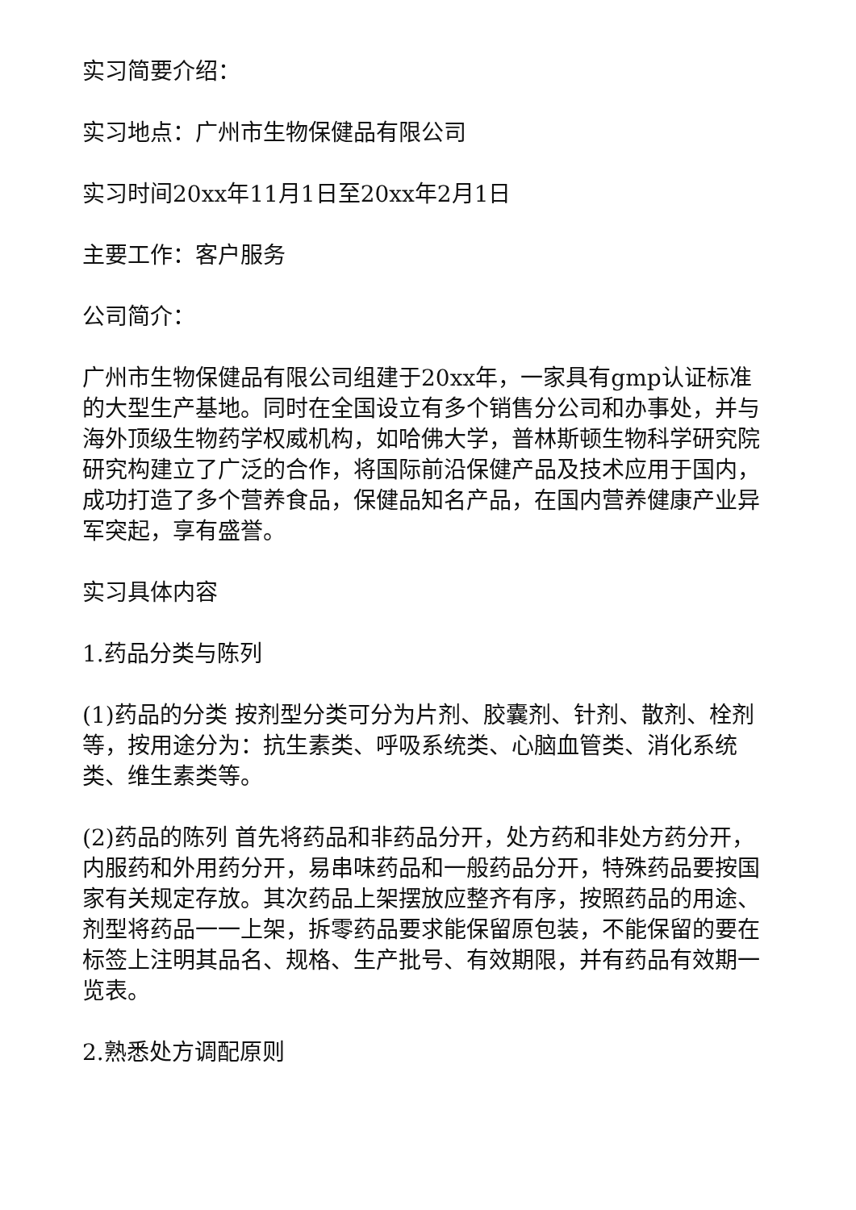实习简要介绍：
实习地点：广州市生物保健品有限公司
实习时间20xx年11月1日至20xx年2月1日
主要工作：客户服务
公司简介：
广州市生物保健品有限公司组建于20xx年，一家具有gmp认证标准的大型生产基地。同时在全国设立有多个销售分公司和办事处，并与海外顶级生物药学权威机构，如哈佛大学，普林斯顿生物科学研究院研究构建立了广泛的合作，将国际前沿保健产品及技术应用于国内，成功打造了多个营养食品，保健品知名产品，在国内营养健康产业异军突起，享有盛誉。
实习具体内容
1.药品分类与陈列
(1)药品的分类 按剂型分类可分为片剂、胶囊剂、针剂、散剂、栓剂等，按用途分为：抗生素类、呼吸系统类、心脑血管类、消化系统类、维生素类等。
(2)药品的陈列 首先将药品和非药品分开，处方药和非处方药分开，内服药和外用药分开，易串味药品和一般药品分开，特殊药品要按国家有关规定存放。其次药品上架摆放应整齐有序，按照药品的用途、剂型将药品一一上架，拆零药品要求能保留原包装，不能保留的要在标签上注明其品名、规格、生产批号、有效期限，并有药品有效期一览表。
2.熟悉处方调配原则